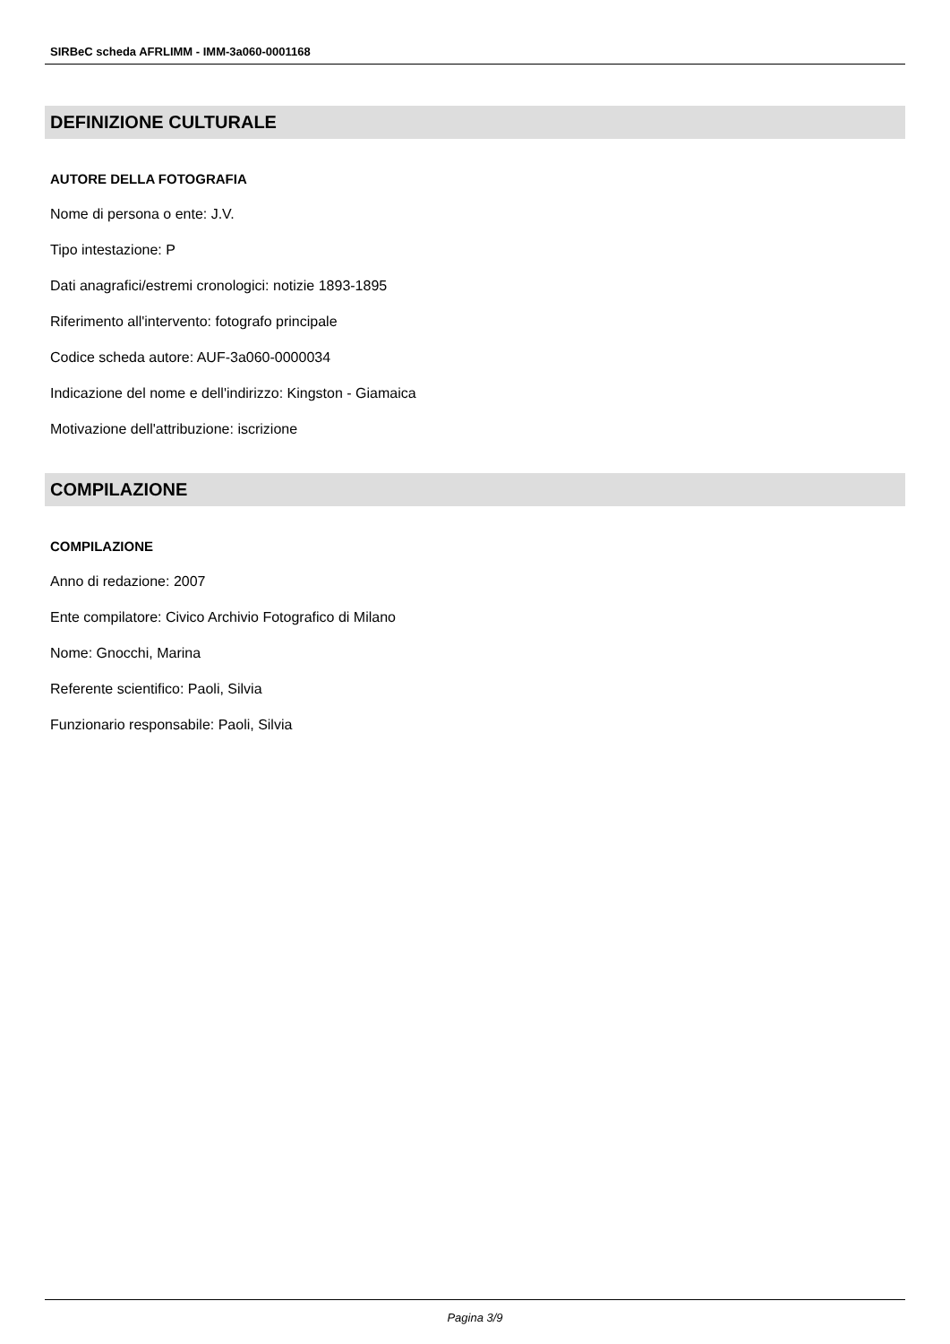SIRBeC scheda AFRLIMM - IMM-3a060-0001168
DEFINIZIONE CULTURALE
AUTORE DELLA FOTOGRAFIA
Nome di persona o ente: J.V.
Tipo intestazione: P
Dati anagrafici/estremi cronologici: notizie 1893-1895
Riferimento all'intervento: fotografo principale
Codice scheda autore: AUF-3a060-0000034
Indicazione del nome e dell'indirizzo: Kingston - Giamaica
Motivazione dell'attribuzione: iscrizione
COMPILAZIONE
COMPILAZIONE
Anno di redazione: 2007
Ente compilatore: Civico Archivio Fotografico di Milano
Nome: Gnocchi, Marina
Referente scientifico: Paoli, Silvia
Funzionario responsabile: Paoli, Silvia
Pagina 3/9